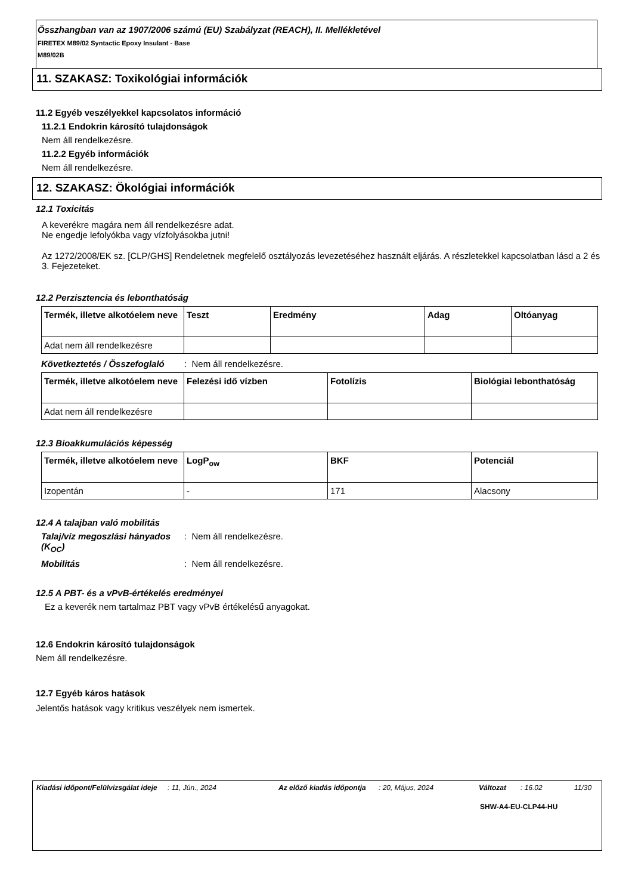Összhangban van az 1907/2006 számú (EU) Szabályzat (REACH), II. Mellékletével
FIRETEX M89/02 Syntactic Epoxy Insulant - Base
M89/02B
11. SZAKASZ: Toxikológiai információk
11.2 Egyéb veszélyekkel kapcsolatos információ
11.2.1 Endokrin károsító tulajdonságok
Nem áll rendelkezésre.
11.2.2 Egyéb információk
Nem áll rendelkezésre.
12. SZAKASZ: Ökológiai információk
12.1 Toxicitás
A keverékre magára nem áll rendelkezésre adat.
Ne engedje lefolyókba vagy vízfolyásokba jutni!
Az 1272/2008/EK sz. [CLP/GHS] Rendeletnek megfelelő osztályozás levezetéséhez használt eljárás. A részletekkel kapcsolatban lásd a 2 és 3. Fejezeteket.
12.2 Perzisztencia és lebonthatóság
| Termék, illetve alkotóelem neve | Teszt | Eredmény | Adag | Oltóanyag |
| --- | --- | --- | --- | --- |
| Adat nem áll rendelkezésre | | | | |
Következtetés / Összefoglaló
: Nem áll rendelkezésre.
| Termék, illetve alkotóelem neve | Felezési idő vízben | Fotolízis | Biológiai lebonthatóság |
| --- | --- | --- | --- |
| Adat nem áll rendelkezésre | | | |
12.3 Bioakkumulációs képesség
| Termék, illetve alkotóelem neve | LogP<sub>ow</sub> | BKF | Potenciál |
| --- | --- | --- | --- |
| Izopentán | - | 171 | Alacsony |
12.4 A talajban való mobilitás
Talaj/víz megoszlási hányados (K<sub>OC</sub>)
: Nem áll rendelkezésre.
Mobilitás : Nem áll rendelkezésre.
12.5 A PBT- és a vPvB-értékelés eredményei
Ez a keverék nem tartalmaz PBT vagy vPvB értékelésű anyagokat.
12.6 Endokrin károsító tulajdonságok
Nem áll rendelkezésre.
12.7 Egyéb káros hatások
Jelentős hatások vagy kritikus veszélyek nem ismertek.
Kiadási időpont/Felülvizsgálat ideje
: 11, Jún., 2024 Az előző kiadás időpontja
: 20, Május, 2024 Változat : 16.02 11/30
SHW-A4-EU-CLP44-HU